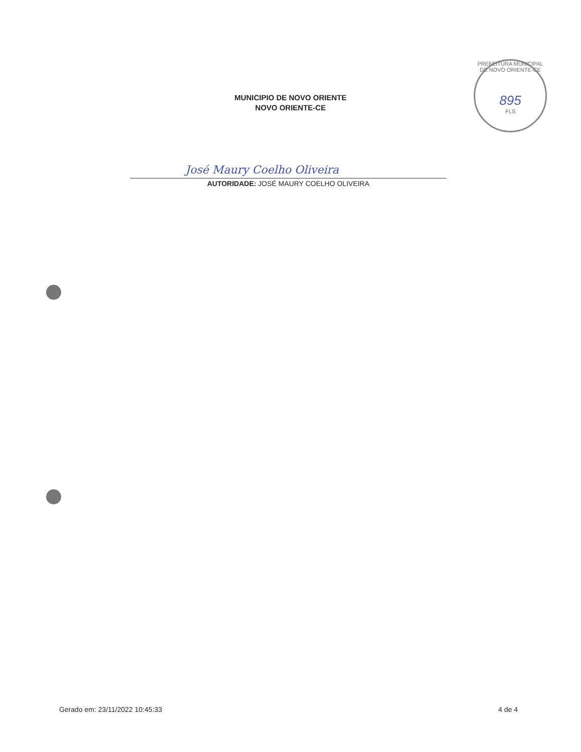MUNICIPIO DE NOVO ORIENTE
NOVO ORIENTE-CE
PREFEITURA MUNICIPAL DE NOVO ORIENTE-CE
895
FLS
José Maury Coelho Oliveira
AUTORIDADE: JOSÉ MAURY COELHO OLIVEIRA
Gerado em: 23/11/2022 10:45:33 4 de 4